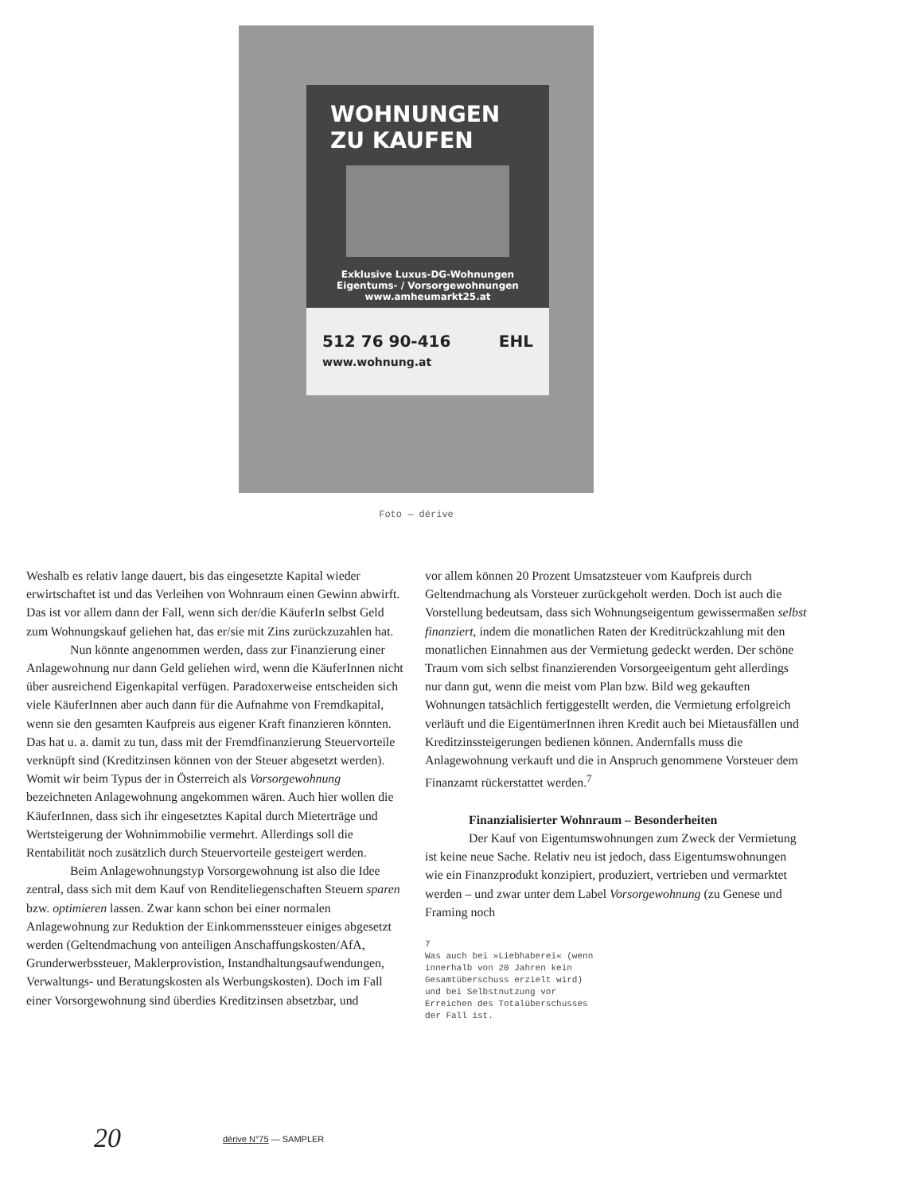WOHNUNGEN
ZU KAUFEN
Exklusive Luxus-DG-Wohnungen
Eigentums- / Vorsorgewohnungen
www.amheumarkt25.at
512 76 90-416 EHL
www.wohnung.at
Foto — dérive
Weshalb es relativ lange dauert, bis das eingesetzte Kapital wieder erwirtschaftet ist und das Verleihen von Wohnraum einen Gewinn abwirft. Das ist vor allem dann der Fall, wenn sich der/die KäuferIn selbst Geld zum Wohnungskauf geliehen hat, das er/sie mit Zins zurückzuzahlen hat.
Nun könnte angenommen werden, dass zur Finanzierung einer Anlagewohnung nur dann Geld geliehen wird, wenn die KäuferInnen nicht über ausreichend Eigenkapital verfügen. Paradoxerweise entscheiden sich viele KäuferInnen aber auch dann für die Aufnahme von Fremdkapital, wenn sie den gesamten Kaufpreis aus eigener Kraft finanzieren könnten. Das hat u. a. damit zu tun, dass mit der Fremdfinanzierung Steuervorteile verknüpft sind (Kreditzinsen können von der Steuer abgesetzt werden). Womit wir beim Typus der in Österreich als Vorsorgewohnung bezeichneten Anlagewohnung angekommen wären. Auch hier wollen die KäuferInnen, dass sich ihr eingesetztes Kapital durch Mieterträge und Wertsteigerung der Wohnimmobilie vermehrt. Allerdings soll die Rentabilität noch zusätzlich durch Steuervorteile gesteigert werden.
Beim Anlagewohnungstyp Vorsorgewohnung ist also die Idee zentral, dass sich mit dem Kauf von Renditeliegenschaften Steuern sparen bzw. optimieren lassen. Zwar kann schon bei einer normalen Anlagewohnung zur Reduktion der Einkommenssteuer einiges abgesetzt werden (Geltendmachung von anteiligen Anschaffungskosten/AfA, Grunderwerbssteuer, Maklerprovistion, Instandhaltungsaufwendungen, Verwaltungs- und Beratungskosten als Werbungskosten). Doch im Fall einer Vorsorgewohnung sind überdies Kreditzinsen absetzbar, und
vor allem können 20 Prozent Umsatzsteuer vom Kaufpreis durch Geltendmachung als Vorsteuer zurückgeholt werden. Doch ist auch die Vorstellung bedeutsam, dass sich Wohnungseigentum gewissermaßen selbst finanziert, indem die monatlichen Raten der Kreditrückzahlung mit den monatlichen Einnahmen aus der Vermietung gedeckt werden. Der schöne Traum vom sich selbst finanzierenden Vorsorgeeigentum geht allerdings nur dann gut, wenn die meist vom Plan bzw. Bild weg gekauften Wohnungen tatsächlich fertiggestellt werden, die Vermietung erfolgreich verläuft und die EigentümerInnen ihren Kredit auch bei Mietausfällen und Kreditzinssteigerungen bedienen können. Andernfalls muss die Anlagewohnung verkauft und die in Anspruch genommene Vorsteuer dem Finanzamt rückerstattet werden.<sup>7</sup>
Finanzialisierter Wohnraum – Besonderheiten
Der Kauf von Eigentumswohnungen zum Zweck der Vermietung ist keine neue Sache. Relativ neu ist jedoch, dass Eigentumswohnungen wie ein Finanzprodukt konzipiert, produziert, vertrieben und vermarktet werden – und zwar unter dem Label Vorsorgewohnung (zu Genese und Framing noch
7
Was auch bei »Liebhaberei« (wenn innerhalb von 20 Jahren kein Gesamtüberschuss erzielt wird) und bei Selbstnutzung vor Erreichen des Totalüberschusses der Fall ist.
20 dérive N°75 — SAMPLER